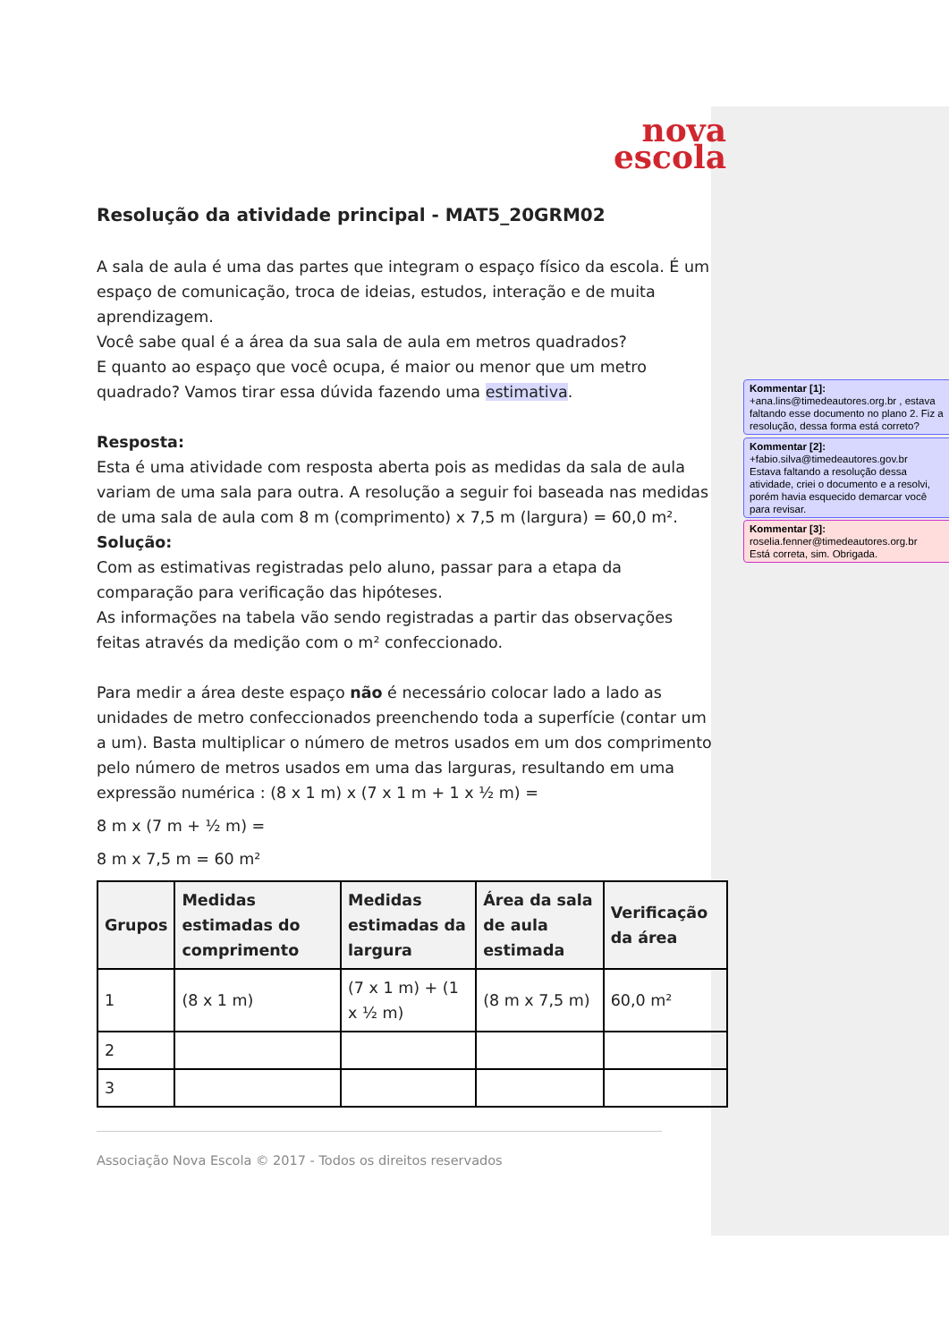nova
escola
Resolução da atividade principal - MAT5_20GRM02
A sala de aula é uma das partes que integram o espaço físico da escola. É um espaço de comunicação, troca de ideias, estudos, interação e de muita aprendizagem.
Você sabe qual é a área da sua sala de aula em metros quadrados?
E quanto ao espaço que você ocupa, é maior ou menor que um metro quadrado? Vamos tirar essa dúvida fazendo uma estimativa.
Resposta:
Esta é uma atividade com resposta aberta pois as medidas da sala de aula variam de uma sala para outra. A resolução a seguir foi baseada nas medidas de uma sala de aula com 8 m (comprimento) x 7,5 m (largura) = 60,0 m².
Solução:
Com as estimativas registradas pelo aluno, passar para a etapa da comparação para verificação das hipóteses.
As informações na tabela vão sendo registradas a partir das observações feitas através da medição com o m² confeccionado.
Para medir a área deste espaço não é necessário colocar lado a lado as unidades de metro confeccionados preenchendo toda a superfície (contar um a um). Basta multiplicar o número de metros usados em um dos comprimento pelo número de metros usados em uma das larguras, resultando em uma expressão numérica : (8 x 1 m) x (7 x 1 m + 1 x ½ m) =
8 m x (7 m + ½ m) =
8 m x 7,5 m = 60 m²
| Grupos | Medidas estimadas do comprimento | Medidas estimadas da largura | Área da sala de aula estimada | Verificação da área |
| --- | --- | --- | --- | --- |
| 1 | (8 x 1 m) | (7 x 1 m) + (1 x ½ m) | (8 m x 7,5 m) | 60,0 m² |
| 2 | | | | |
| 3 | | | | |
Associação Nova Escola © 2017 - Todos os direitos reservados
Kommentar [1]: +ana.lins@timedeautores.org.br , estava faltando esse documento no plano 2. Fiz a resolução, dessa forma está correto?
Kommentar [2]: +fabio.silva@timedeautores.gov.br
Estava faltando a resolução dessa atividade, criei o documento e a resolvi, porém havia esquecido demarcar você para revisar.
Kommentar [3]: roselia.fenner@timedeautores.org.br
Está correta, sim. Obrigada.